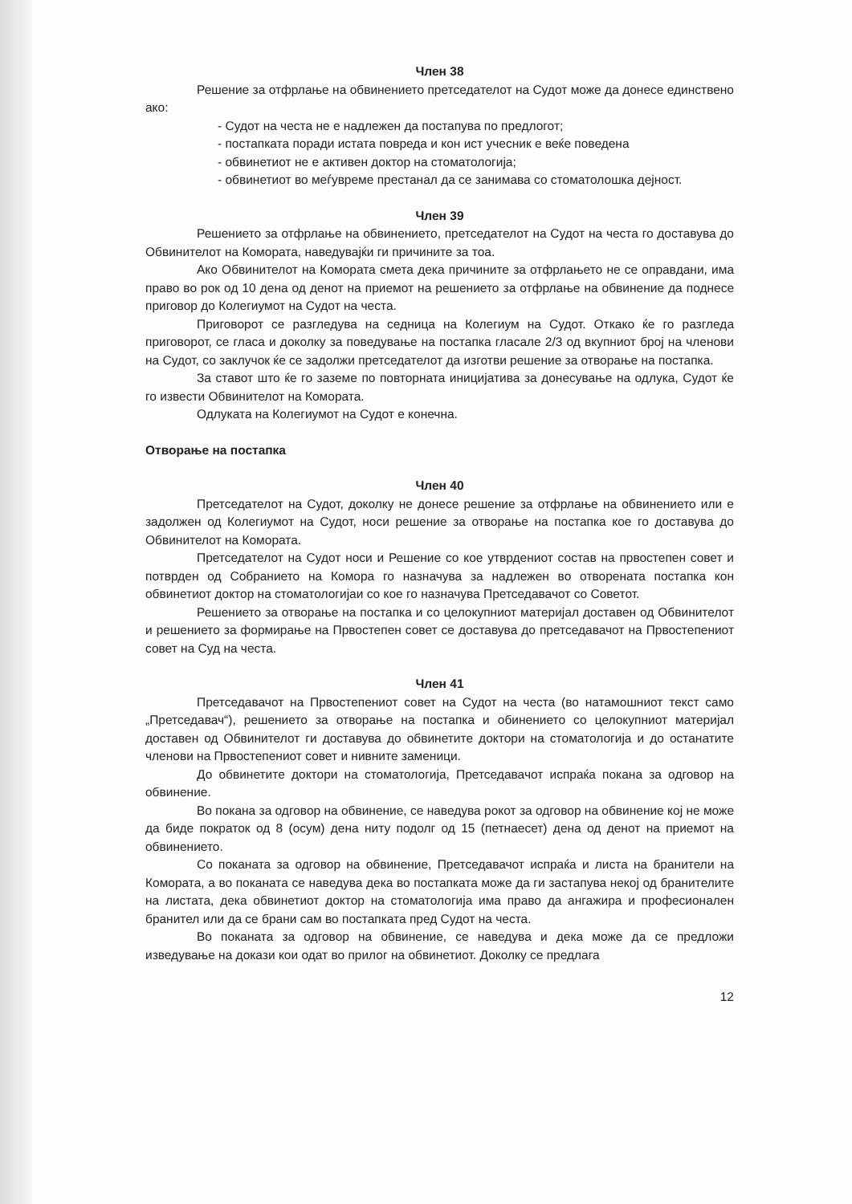Член 38
Решение за отфрлање на обвинението претседателот на Судот може да донесе единствено ако:
- Судот на честа не е надлежен да постапува по предлогот;
- постапката поради истата повреда и кон ист учесник е веќе поведена
- обвинетиот не е активен доктор на стоматологија;
- обвинетиот во меѓувреме престанал да се занимава со стоматолошка дејност.
Член 39
Решението за отфрлање на обвинението, претседателот на Судот на честа го доставува до Обвинителот на Комората, наведувајќи ги причините за тоа.
Ако Обвинителот на Комората смета дека причините за отфрлањето не се оправдани, има право во рок од 10 дена од денот на приемот на решението за отфрлање на обвинение да поднесе приговор до Колегиумот на Судот на честа.
Приговорот се разгледува на седница на Колегиум на Судот. Откако ќе го разгледа приговорот, се гласа и доколку за поведување на постапка гласале 2/3 од вкупниот број на членови на Судот, со заклучок ќе се задолжи претседателот да изготви решение за отворање на постапка.
За ставот што ќе го заземе по повторната иницијатива за донесување на одлука, Судот ќе го извести Обвинителот на Комората.
Одлуката на Колегиумот на Судот е конечна.
Отворање на постапка
Член 40
Претседателот на Судот, доколку не донесе решение за отфрлање на обвинението или е задолжен од Колегиумот на Судот, носи решение за отворање на постапка кое го доставува до Обвинителот на Комората.
Претседателот на Судот носи и Решение со кое утврдениот состав на првостепен совет и потврден од Собранието на Комора го назначува за надлежен во отворената постапка кон обвинетиот доктор на стоматологијаи со кое го назначува Претседавачот со Советот.
Решението за отворање на постапка и со целокупниот материјал доставен од Обвинителот и решението за формирање на Првостепен совет се доставува до претседавачот на Првостепениот совет на Суд на честа.
Член 41
Претседавачот на Првостепениот совет на Судот на честа (во натамошниот текст само „Претседавач“), решението за отворање на постапка и обинението со целокупниот материјал доставен од Обвинителот ги доставува до обвинетите доктори на стоматологија и до останатите членови на Првостепениот совет и нивните заменици.
До обвинетите доктори на стоматологија, Претседавачот испраќа покана за одговор на обвинение.
Во покана за одговор на обвинение, се наведува рокот за одговор на обвинение кој не може да биде пократок од 8 (осум) дена ниту подолг од 15 (петнаесет) дена од денот на приемот на обвинението.
Со поканата за одговор на обвинение, Претседавачот испраќа и листа на бранители на Комората, а во поканата се наведува дека во постапката може да ги застапува некој од бранителите на листата, дека обвинетиот доктор на стоматологија има право да ангажира и професионален бранител или да се брани сам во постапката пред Судот на честа.
Во поканата за одговор на обвинение, се наведува и дека може да се предложи изведување на докази кои одат во прилог на обвинетиот. Доколку се предлага
12